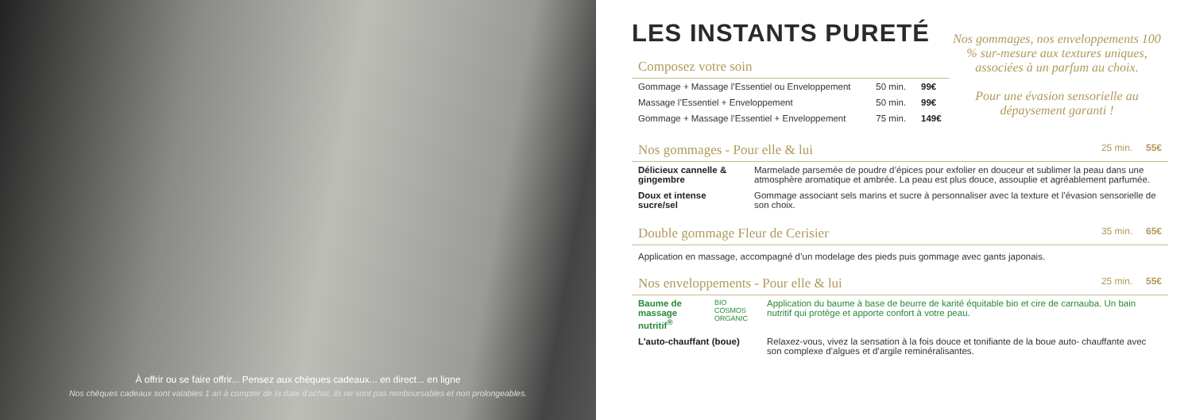À offrir ou se faire offrir... Pensez aux chèques cadeaux... en direct... en ligne
Nos chèques cadeaux sont valables 1 an à compter de la date d’achat, ils ne sont pas remboursables et non prolongeables.
LES INSTANTS PURETÉ
Composez votre soin
| Gommage + Massage l’Essentiel ou Enveloppement | 50 min. | 99€ |
| Massage l’Essentiel + Enveloppement | 50 min. | 99€ |
| Gommage + Massage l’Essentiel + Enveloppement | 75 min. | 149€ |
Nos gommages, nos enveloppements 100 % sur-mesure aux textures uniques, associées à un parfum au choix.
Pour une évasion sensorielle au dépaysement garanti !
Nos gommages - Pour elle & lui 25 min. 55€
| Délicieux cannelle & gingembre | Marmelade parsemée de poudre d’épices pour exfolier en douceur et sublimer la peau dans une atmosphère aromatique et ambrée. La peau est plus douce, assouplie et agréablement parfumée. |
| Doux et intense sucre/sel | Gommage associant sels marins et sucre à personnaliser avec la texture et l’évasion sensorielle de son choix. |
Double gommage Fleur de Cerisier 35 min. 65€
Application en massage, accompagné d’un modelage des pieds puis gommage avec gants japonais.
Nos enveloppements - Pour elle & lui 25 min. 55€
| Baume de massage nutritif<sup>®</sup> | BIO COSMOS ORGANIC | Application du baume à base de beurre de karité équitable bio et cire de carnauba. Un bain nutritif qui protège et apporte confort à votre peau. |
| L’auto-chauffant (boue) | | Relaxez-vous, vivez la sensation à la fois douce et tonifiante de la boue auto- chauffante avec son complexe d’algues et d’argile reminéralisantes. |